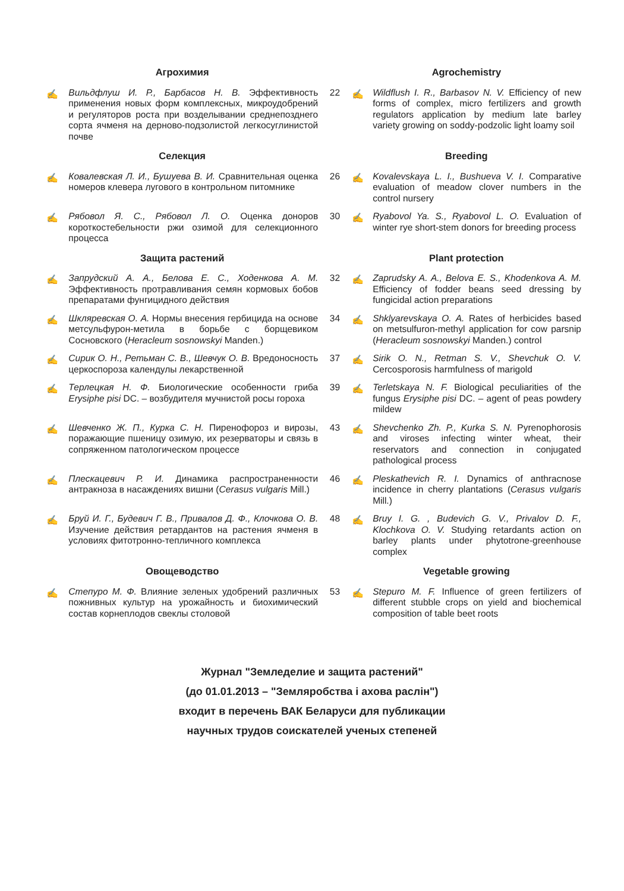| Агрохимия | | | Agrochemistry | |
| --- | --- | --- | --- | --- |
| ✍ | Вильдфлуш И. Р., Барбасов Н. В. Эффективность применения новых форм комплексных, микроудобрений и регуляторов роста при возделывании среднепозднего сорта ячменя на дерново-подзолистой легкосуглинистой почве | 22 | ✍ | Wildflush I. R., Barbasov N. V. Efficiency of new forms of complex, micro fertilizers and growth regulators application by medium late barley variety growing on soddy-podzolic light loamy soil |
| Селекция | | | Breeding | |
| ✍ | Ковалевская Л. И., Бушуева В. И. Сравнительная оценка номеров клевера лугового в контрольном питомнике | 26 | ✍ | Kovalevskaya L. I., Bushueva V. I. Comparative evaluation of meadow clover numbers in the control nursery |
| ✍ | Рябовол Я. С., Рябовол Л. О. Оценка доноров короткостебельности ржи озимой для селекционного процесса | 30 | ✍ | Ryabovol Ya. S., Ryabovol L. O. Evaluation of winter rye short-stem donors for breeding process |
| Защита растений | | | Plant protection | |
| ✍ | Запрудский А. А., Белова Е. С., Ходенкова А. М. Эффективность протравливания семян кормовых бобов препаратами фунгицидного действия | 32 | ✍ | Zaprudsky A. A., Belova E. S., Khodenkova A. M. Efficiency of fodder beans seed dressing by fungicidal action preparations |
| ✍ | Шкляревская О. А. Нормы внесения гербицида на основе метсульфурон-метила в борьбе с борщевиком Сосновского ( Heracleum sosnowskyi Manden.) | 34 | ✍ | Shklyarevskaya O. A. Rates of herbicides based on metsulfuron-methyl application for cow parsnip ( Heracleum sosnowskyi Manden.) control |
| ✍ | Сирик О. Н., Ретьман С. В., Шевчук О. В. Вредоносность церкоспороза календулы лекарственной | 37 | ✍ | Sirik O. N., Retman S. V., Shevchuk O. V. Cercosporosis harmfulness of marigold |
| ✍ | Терлецкая Н. Ф. Биологические особенности гриба Erysiphe pisi DC. – возбудителя мучнистой росы гороха | 39 | ✍ | Terletskaya N. F. Biological peculiarities of the fungus Erysiphe pisi DC. – agent of peas powdery mildew |
| ✍ | Шевченко Ж. П., Курка С. Н. Пиренофороз и вирозы, поражающие пшеницу озимую, их резерваторы и связь в сопряженном патологическом процессе | 43 | ✍ | Shevchenko Zh. P., Kurka S. N. Pyrenophorosis and viroses infecting winter wheat, their reservators and connection in conjugated pathological process |
| ✍ | Плескацевич Р. И. Динамика распространенности антракноза в насаждениях вишни ( Cerasus vulgaris Mill.) | 46 | ✍ | Pleskathevich R. I. Dynamics of anthracnose incidence in cherry plantations ( Cerasus vulgaris Mill.) |
| ✍ | Бруй И. Г., Будевич Г. В., Привалов Д. Ф., Клочкова О. В. Изучение действия ретардантов на растения ячменя в условиях фитотронно-тепличного комплекса | 48 | ✍ | Bruy I. G. , Budevich G. V., Privalov D. F., Klochkova O. V. Studying retardants action on barley plants under phytotrone-greenhouse complex |
| Овощеводство | | | Vegetable growing | |
| ✍ | Степуро М. Ф. Влияние зеленых удобрений различных пожнивных культур на урожайность и биохимический состав корнеплодов свеклы столовой | 53 | ✍ | Stepuro M. F. Influence of green fertilizers of different stubble crops on yield and biochemical composition of table beet roots |
Журнал "Земледелие и защита растений"
(до 01.01.2013 – "Земляробства і ахова раслін")
входит в перечень ВАК Беларуси для публикации
научных трудов соискателей ученых степеней